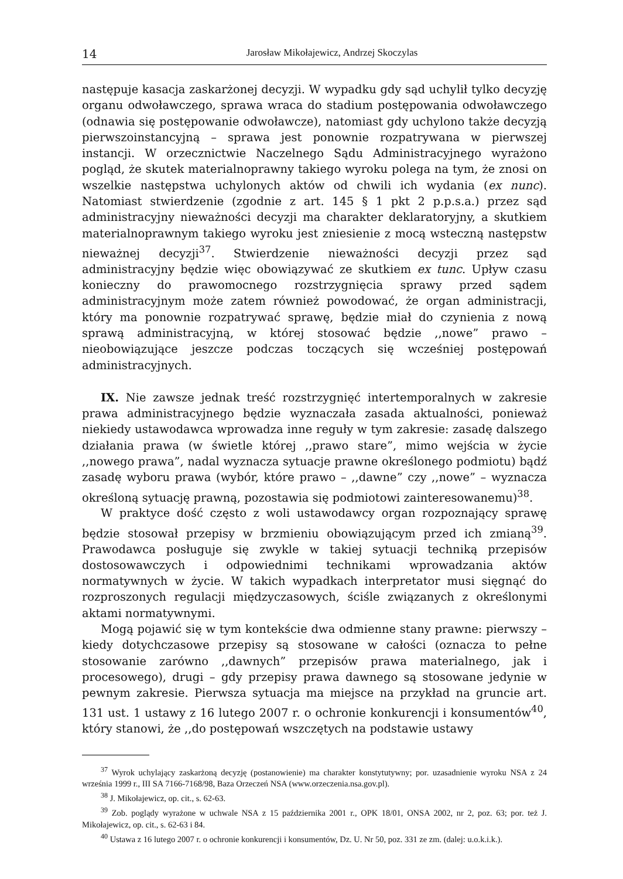14 Jarosław Mikołajewicz, Andrzej Skoczylas
następuje kasacja zaskarżonej decyzji. W wypadku gdy sąd uchylił tylko decyzję organu odwoławczego, sprawa wraca do stadium postępowania odwoławczego (odnawia się postępowanie odwoławcze), natomiast gdy uchylono także decyzją pierwszoinstancyjną – sprawa jest ponownie rozpatrywana w pierwszej instancji. W orzecznictwie Naczelnego Sądu Administracyjnego wyrażono pogląd, że skutek materialnoprawny takiego wyroku polega na tym, że znosi on wszelkie następstwa uchylonych aktów od chwili ich wydania (ex nunc). Natomiast stwierdzenie (zgodnie z art. 145 § 1 pkt 2 p.p.s.a.) przez sąd administracyjny nieważności decyzji ma charakter deklaratoryjny, a skutkiem materialnoprawnym takiego wyroku jest zniesienie z mocą wsteczną następstw nieważnej decyzji<sup>37</sup>. Stwierdzenie nieważności decyzji przez sąd administracyjny będzie więc obowiązywać ze skutkiem ex tunc. Upływ czasu konieczny do prawomocnego rozstrzygnięcia sprawy przed sądem administracyjnym może zatem również powodować, że organ administracji, który ma ponownie rozpatrywać sprawę, będzie miał do czynienia z nową sprawą administracyjną, w której stosować będzie ,,nowe” prawo – nieobowiązujące jeszcze podczas toczących się wcześniej postępowań administracyjnych.
IX. Nie zawsze jednak treść rozstrzygnięć intertemporalnych w zakresie prawa administracyjnego będzie wyznaczała zasada aktualności, ponieważ niekiedy ustawodawca wprowadza inne reguły w tym zakresie: zasadę dalszego działania prawa (w świetle której ,,prawo stare”, mimo wejścia w życie ,,nowego prawa”, nadal wyznacza sytuacje prawne określonego podmiotu) bądź zasadę wyboru prawa (wybór, które prawo – ,,dawne” czy ,,nowe” – wyznacza określoną sytuację prawną, pozostawia się podmiotowi zainteresowanemu)<sup>38</sup>.
W praktyce dość często z woli ustawodawcy organ rozpoznający sprawę będzie stosował przepisy w brzmieniu obowiązującym przed ich zmianą<sup>39</sup>. Prawodawca posługuje się zwykle w takiej sytuacji techniką przepisów dostosowawczych i odpowiednimi technikami wprowadzania aktów normatywnych w życie. W takich wypadkach interpretator musi sięgnąć do rozproszonych regulacji międzyczasowych, ściśle związanych z określonymi aktami normatywnymi.
Mogą pojawić się w tym kontekście dwa odmienne stany prawne: pierwszy – kiedy dotychczasowe przepisy są stosowane w całości (oznacza to pełne stosowanie zarówno ,,dawnych” przepisów prawa materialnego, jak i procesowego), drugi – gdy przepisy prawa dawnego są stosowane jedynie w pewnym zakresie. Pierwsza sytuacja ma miejsce na przykład na gruncie art. 131 ust. 1 ustawy z 16 lutego 2007 r. o ochronie konkurencji i konsumentów<sup>40</sup>, który stanowi, że ,,do postępowań wszczętych na podstawie ustawy
<sup>37</sup> Wyrok uchylający zaskarżoną decyzję (postanowienie) ma charakter konstytutywny; por. uzasadnienie wyroku NSA z 24 września 1999 r., III SA 7166-7168/98, Baza Orzeczeń NSA (www.orzeczenia.nsa.gov.pl).
<sup>38</sup> J. Mikołajewicz, op. cit., s. 62-63.
<sup>39</sup> Zob. poglądy wyrażone w uchwale NSA z 15 października 2001 r., OPK 18/01, ONSA 2002, nr 2, poz. 63; por. też J. Mikołajewicz, op. cit., s. 62-63 i 84.
<sup>40</sup> Ustawa z 16 lutego 2007 r. o ochronie konkurencji i konsumentów, Dz. U. Nr 50, poz. 331 ze zm. (dalej: u.o.k.i.k.).